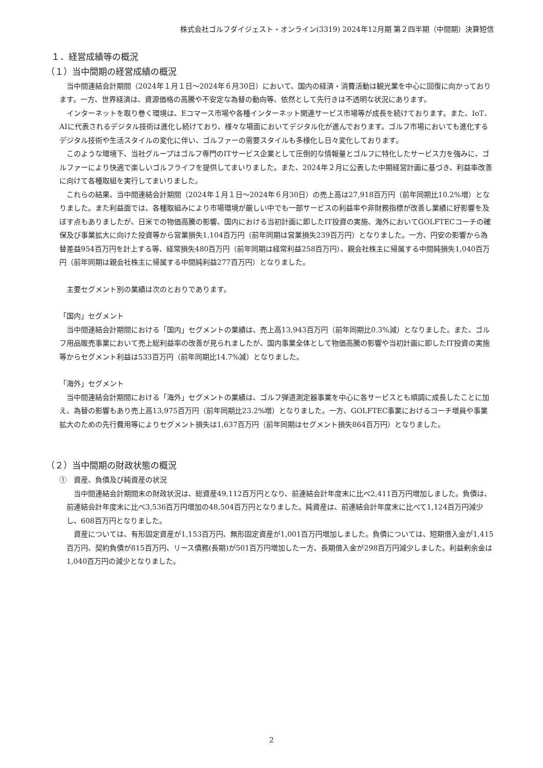株式会社ゴルフダイジェスト・オンライン(3319) 2024年12月期 第２四半期（中間期）決算短信
１．経営成績等の概況
（１）当中間期の経営成績の概況
当中間連結会計期間（2024年１月１日～2024年６月30日）において、国内の経済・消費活動は観光業を中心に回復に向かっております。一方、世界経済は、資源価格の高騰や不安定な為替の動向等、依然として先行きは不透明な状況にあります。
インターネットを取り巻く環境は、Eコマース市場や各種インターネット関連サービス市場等が成長を続けております。また、IoT、AIに代表されるデジタル技術は進化し続けており、様々な場面においてデジタル化が進んでおります。ゴルフ市場においても進化するデジタル技術や生活スタイルの変化に伴い、ゴルファーの需要スタイルも多様化し日々変化しております。
このような環境下、当社グループはゴルフ専門のITサービス企業として圧倒的な情報量とゴルフに特化したサービス力を強みに、ゴルファーにより快適で楽しいゴルフライフを提供してまいりました。また、2024年２月に公表した中期経営計画に基づき、利益率改善に向けて各種取組を実行してまいりました。
これらの結果、当中間連結会計期間（2024年１月１日～2024年６月30日）の売上高は27,918百万円（前年同期比10.2%増）となりました。また利益面では、各種取組みにより市場環境が厳しい中でも一部サービスの利益率や非財務指標が改善し業績に好影響を及ぼす点もありましたが、日米での物価高騰の影響、国内における当初計画に即したIT投資の実施、海外においてGOLFTECコーチの確保及び事業拡大に向けた投資等から営業損失1,104百万円（前年同期は営業損失239百万円）となりました。一方、円安の影響から為替差益954百万円を計上する等、経常損失480百万円（前年同期は経常利益258百万円）、親会社株主に帰属する中間純損失1,040百万円（前年同期は親会社株主に帰属する中間純利益277百万円）となりました。
主要セグメント別の業績は次のとおりであります。
「国内」セグメント
当中間連結会計期間における「国内」セグメントの業績は、売上高13,943百万円（前年同期比0.3%減）となりました。また、ゴルフ用品販売事業において売上総利益率の改善が見られましたが、国内事業全体として物価高騰の影響や当初計画に即したIT投資の実施等からセグメント利益は533百万円（前年同期比14.7%減）となりました。
「海外」セグメント
当中間連結会計期間における「海外」セグメントの業績は、ゴルフ弾道測定器事業を中心に各サービスとも順調に成長したことに加え、為替の影響もあり売上高13,975百万円（前年同期比23.2%増）となりました。一方、GOLFTEC事業におけるコーチ増員や事業拡大のための先行費用等によりセグメント損失は1,637百万円（前年同期はセグメント損失864百万円）となりました。
（２）当中間期の財政状態の概況
①　資産、負債及び純資産の状況
当中間連結会計期間末の財政状況は、総資産49,112百万円となり、前連結会計年度末に比べ2,411百万円増加しました。負債は、前連結会計年度末に比べ3,536百万円増加の48,504百万円となりました。純資産は、前連結会計年度末に比べて1,124百万円減少し、608百万円となりました。
資産については、有形固定資産が1,153百万円、無形固定資産が1,001百万円増加しました。負債については、短期借入金が1,415百万円、契約負債が815百万円、リース債務(長期)が501百万円増加した一方、長期借入金が298百万円減少しました。利益剰余金は1,040百万円の減少となりました。
2